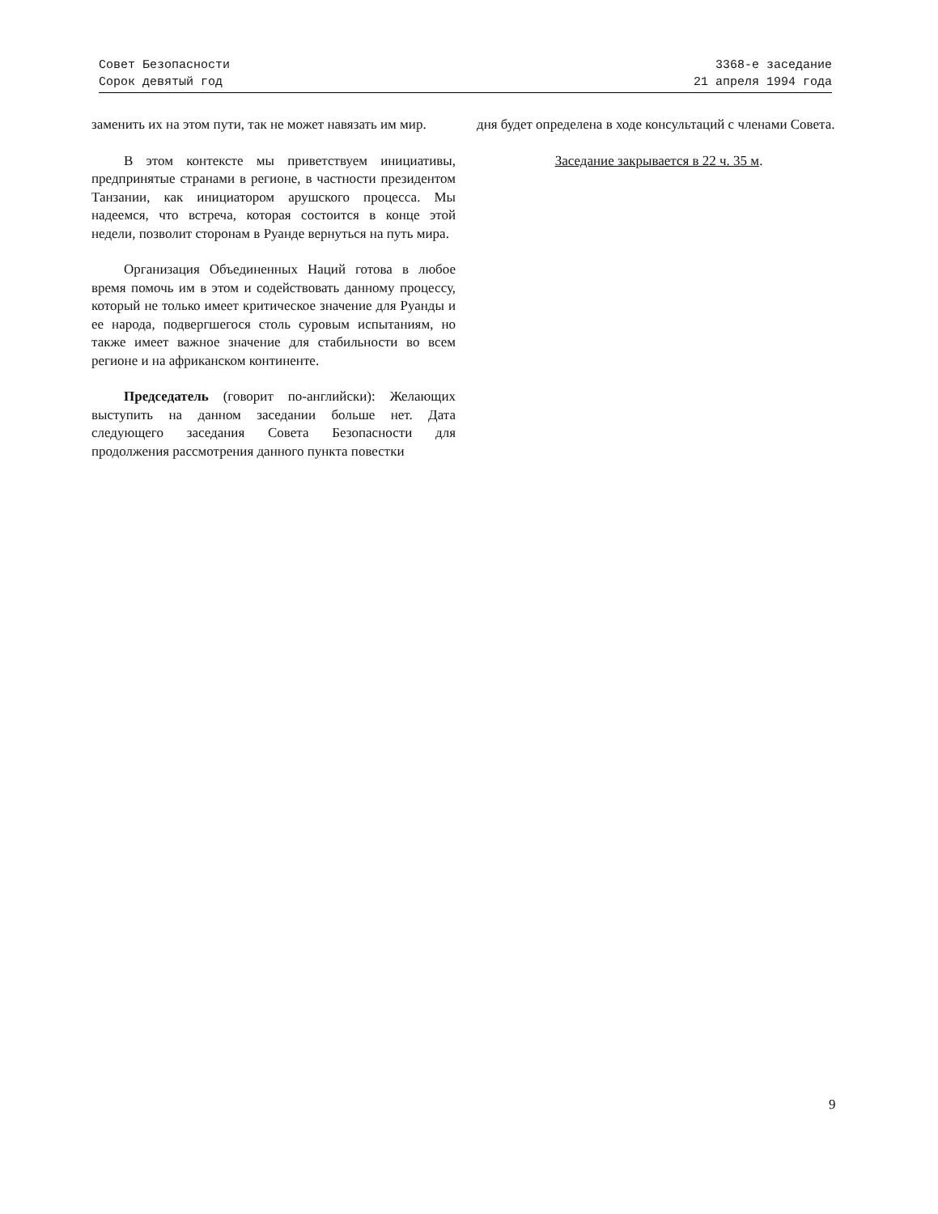Совет Безопасности
Сорок девятый год
3368-е заседание
21 апреля 1994 года
заменить их на этом пути, так не может навязать им мир.
В этом контексте мы приветствуем инициативы, предпринятые странами в регионе, в частности президентом Танзании, как инициатором арушского процесса. Мы надеемся, что встреча, которая состоится в конце этой недели, позволит сторонам в Руанде вернуться на путь мира.
Организация Объединенных Наций готова в любое время помочь им в этом и содействовать данному процессу, который не только имеет критическое значение для Руанды и ее народа, подвергшегося столь суровым испытаниям, но также имеет важное значение для стабильности во всем регионе и на африканском континенте.
Председатель (говорит по-английски): Желающих выступить на данном заседании больше нет. Дата следующего заседания Совета Безопасности для продолжения рассмотрения данного пункта повестки
дня будет определена в ходе консультаций с членами Совета.
Заседание закрывается в 22 ч. 35 м.
9